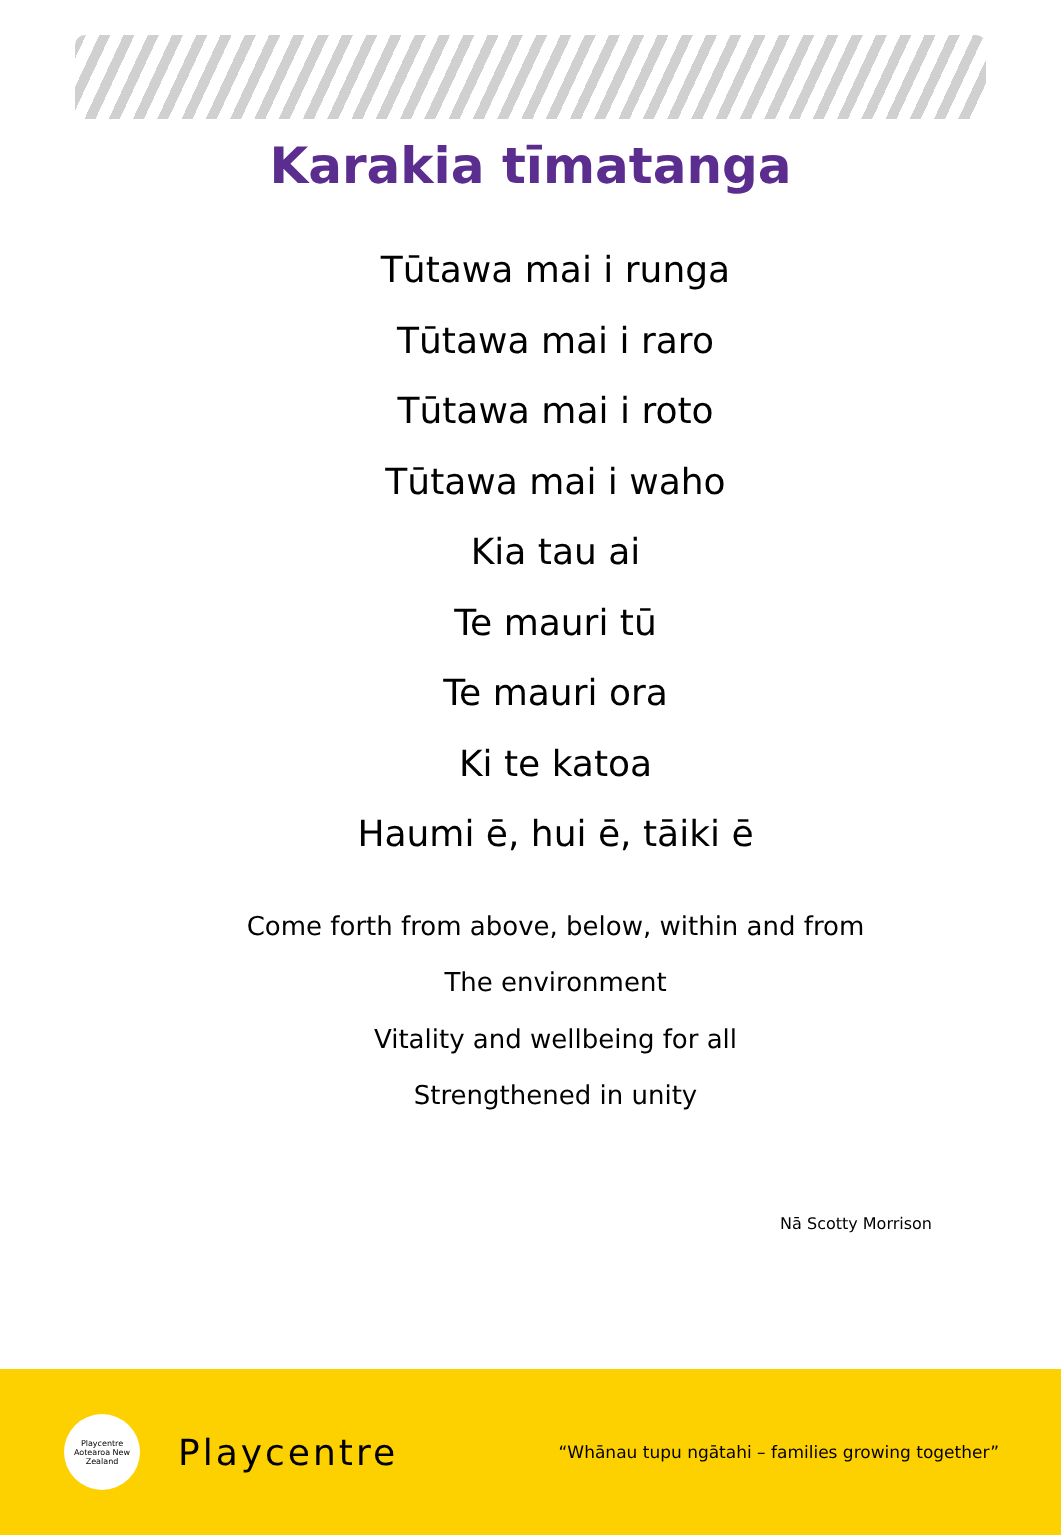Karakia tīmatanga
Tūtawa mai i runga
Tūtawa mai i raro
Tūtawa mai i roto
Tūtawa mai i waho
Kia tau ai
Te mauri tū
Te mauri ora
Ki te katoa
Haumi ē, hui ē, tāiki ē
Come forth from above, below, within and from
The environment
Vitality and wellbeing for all
Strengthened in unity
Nā Scotty Morrison
Playcentre
Aotearoa New Zealand
Playcentre
“Whānau tupu ngātahi – families growing together”